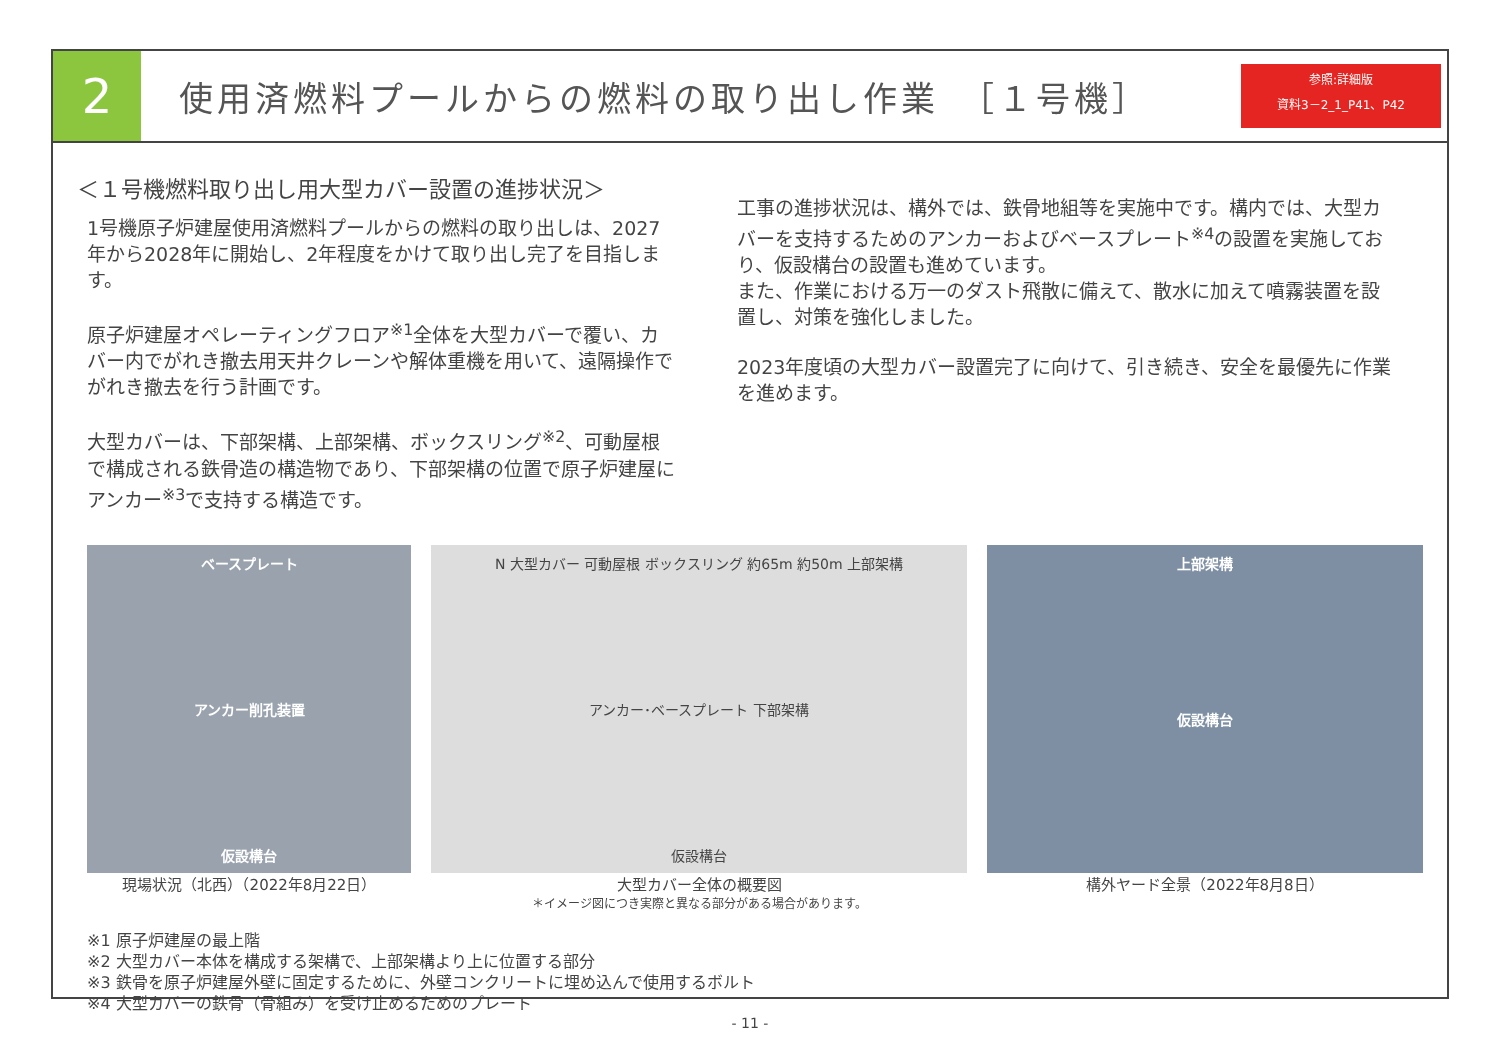2
使用済燃料プールからの燃料の取り出し作業　［１号機］
参照:詳細版
資料3－2_1_P41、P42
＜１号機燃料取り出し用大型カバー設置の進捗状況＞
1号機原子炉建屋使用済燃料プールからの燃料の取り出しは、2027年から2028年に開始し、2年程度をかけて取り出し完了を目指します。
原子炉建屋オペレーティングフロア<sup>※1</sup>全体を大型カバーで覆い、カバー内でがれき撤去用天井クレーンや解体重機を用いて、遠隔操作でがれき撤去を行う計画です。
大型カバーは、下部架構、上部架構、ボックスリング<sup>※2</sup>、可動屋根で構成される鉄骨造の構造物であり、下部架構の位置で原子炉建屋にアンカー<sup>※3</sup>で支持する構造です。
工事の進捗状況は、構外では、鉄骨地組等を実施中です。構内では、大型カバーを支持するためのアンカーおよびベースプレート<sup>※4</sup>の設置を実施しており、仮設構台の設置も進めています。
また、作業における万一のダスト飛散に備えて、散水に加えて噴霧装置を設置し、対策を強化しました。
2023年度頃の大型カバー設置完了に向けて、引き続き、安全を最優先に作業を進めます。
ベースプレート
アンカー削孔装置
仮設構台
現場状況（北西）（2022年8月22日）
N 大型カバー 可動屋根 ボックスリング 約65m 約50m 上部架構
アンカー･ベースプレート 下部架構
仮設構台
大型カバー全体の概要図
＊イメージ図につき実際と異なる部分がある場合があります。
上部架構
仮設構台
構外ヤード全景（2022年8月8日）
※1 原子炉建屋の最上階
※2 大型カバー本体を構成する架構で、上部架構より上に位置する部分
※3 鉄骨を原子炉建屋外壁に固定するために、外壁コンクリートに埋め込んで使用するボルト
※4 大型カバーの鉄骨（骨組み）を受け止めるためのプレート
- 11 -